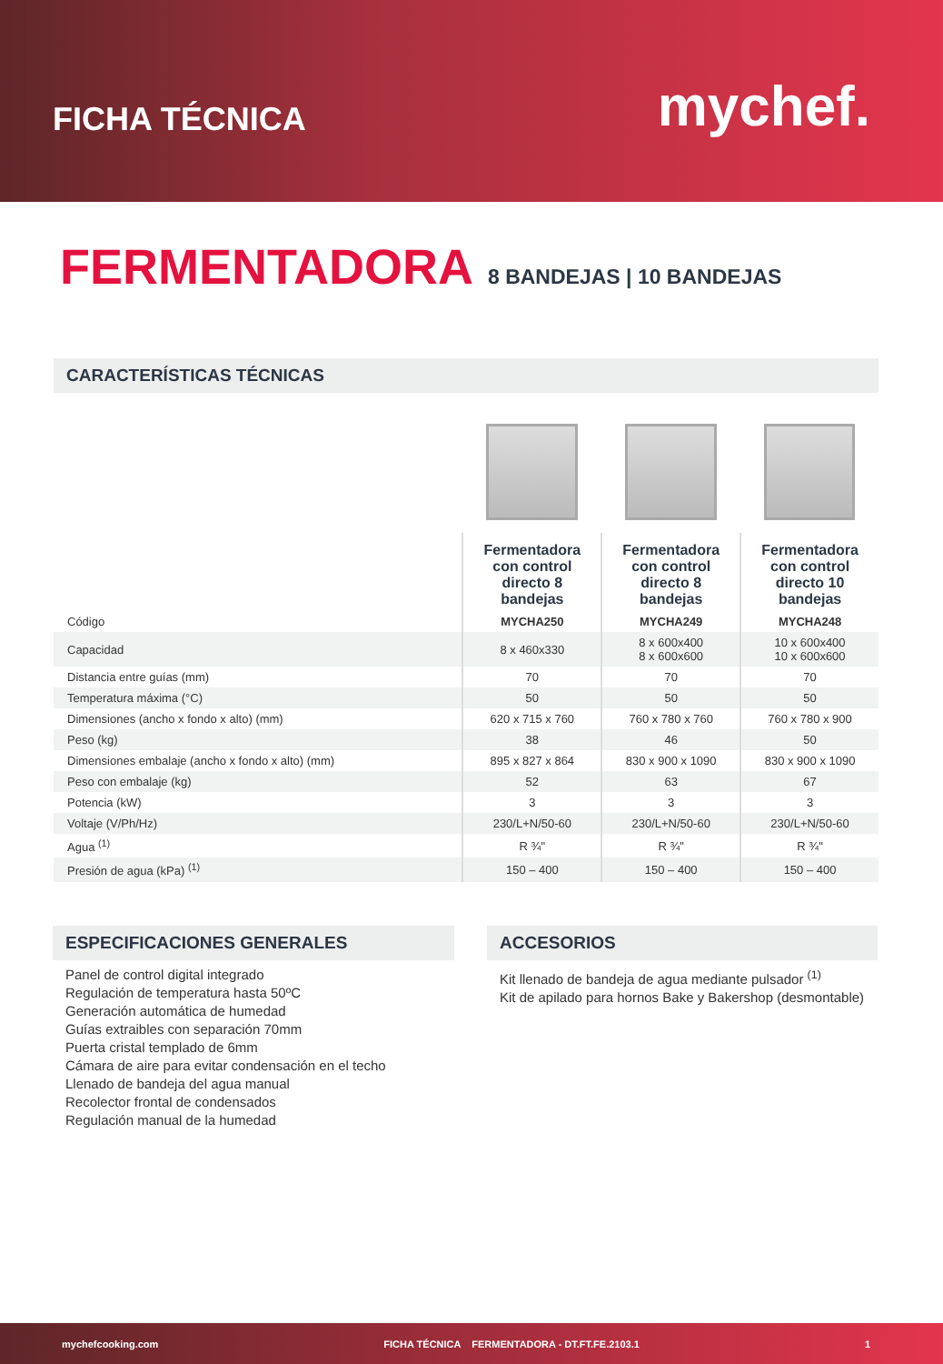FICHA TÉCNICA
mychef.
FERMENTADORA 8 BANDEJAS | 10 BANDEJAS
CARACTERÍSTICAS TÉCNICAS
| | Fermentadora con control directo 8 bandejas | Fermentadora con control directo 8 bandejas | Fermentadora con control directo 10 bandejas |
| --- | --- | --- | --- |
| Código | MYCHA250 | MYCHA249 | MYCHA248 |
| Capacidad | 8 x 460x330 | 8 x 600x400 8 x 600x600 | 10 x 600x400 10 x 600x600 |
| Distancia entre guías (mm) | 70 | 70 | 70 |
| Temperatura máxima (°C) | 50 | 50 | 50 |
| Dimensiones (ancho x fondo x alto) (mm) | 620 x 715 x 760 | 760 x 780 x 760 | 760 x 780 x 900 |
| Peso (kg) | 38 | 46 | 50 |
| Dimensiones embalaje (ancho x fondo x alto) (mm) | 895 x 827 x 864 | 830 x 900 x 1090 | 830 x 900 x 1090 |
| Peso con embalaje (kg) | 52 | 63 | 67 |
| Potencia (kW) | 3 | 3 | 3 |
| Voltaje (V/Ph/Hz) | 230/L+N/50-60 | 230/L+N/50-60 | 230/L+N/50-60 |
| Agua <sup>(1)</sup> | R ¾" | R ¾" | R ¾" |
| Presión de agua (kPa) <sup>(1)</sup> | 150 – 400 | 150 – 400 | 150 – 400 |
ESPECIFICACIONES GENERALES
Panel de control digital integrado
Regulación de temperatura hasta 50ºC
Generación automática de humedad
Guías extraibles con separación 70mm
Puerta cristal templado de 6mm
Cámara de aire para evitar condensación en el techo
Llenado de bandeja del agua manual
Recolector frontal de condensados
Regulación manual de la humedad
ACCESORIOS
Kit llenado de bandeja de agua mediante pulsador <sup>(1)</sup>
Kit de apilado para hornos Bake y Bakershop (desmontable)
mychefcooking.com FICHA TÉCNICA FERMENTADORA - DT.FT.FE.2103.1 1